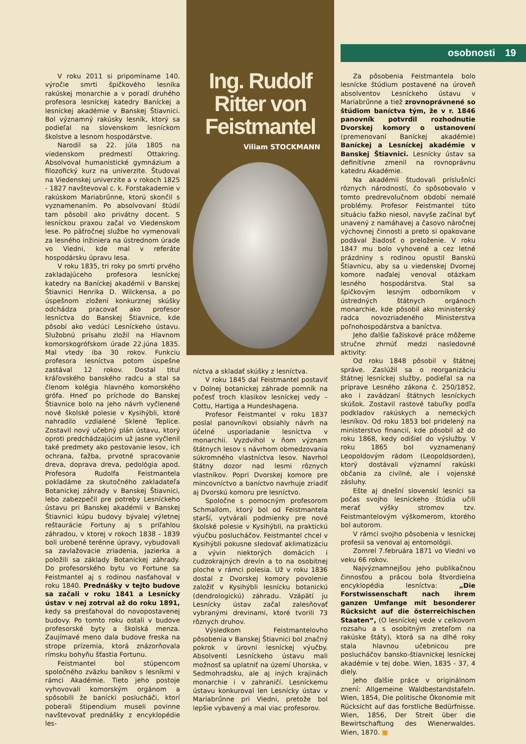osobnosti 19
V roku 2011 si pripomíname 140. výročie smrti špičkového lesníka rakúskej monarchie a v poradí druhého profesora lesníckej katedry Baníckej a lesníckej akadémie v Banskej Štiavnici. Bol významný rakúsky lesník, ktorý sa podieľal na slovenskom lesníckom školstve a lesnom hospodárstve.
Narodil sa 22. júla 1805 na viedenskom predmestí Ottakring. Absolvoval humanistické gymnázium a filozofický kurz na univerzite. Študoval na Viedenskej univerzite a v rokoch 1825 - 1827 navštevoval c. k. Forstakademie v rakúskom Mariabrűnne, ktorú skončil s vyznamenaním. Po absolvovaní štúdií tam pôsobil ako privátny docent. S lesníckou praxou začal vo Viedenskom lese. Po päťročnej službe ho vymenovali za lesného inžiniera na ústrednom úrade vo Viedni, kde mal v referáte hospodársku úpravu lesa.
V roku 1835, tri roky po smrti prvého zakladajúceho profesora lesníckej katedry na Baníckej akadémii v Banskej Štiavnici Henrika D. Wilckensa, a po úspešnom zložení konkurznej skúšky odchádza pracovať ako profesor lesníctva do Banskej Štiavnice, kde pôsobí ako vedúci Lesníckeho ústavu. Služobnú prísahu zložil na Hlavnom komorskogrófskom úrade 22.júna 1835. Mal vtedy iba 30 rokov. Funkciu profesora lesníctva potom úspešne zastával 12 rokov. Dostal titul kráľovského banského radcu a stal sa členom kolégia hlavného komorského grófa. Hneď po príchode do Banskej Štiavnice bolo na jeho návrh vyčlenené nové školské polesie v Kysihýbli, ktoré nahradilo vzdialené Sklené Teplice. Zostavil nový učebný plán ústavu, ktorý oproti predchádzajúcim už jasne vyčlenil také predmety ako pestovanie lesov, ich ochrana, ťažba, prvotné spracovanie dreva, doprava dreva, pedológia apod. Profesora Rudolfa Feistmantela pokladáme za skutočného zakladateľa Botanickej záhrady v Banskej Štiavnici, lebo zabezpečil pre potreby Lesníckeho ústavu pri Banskej akadémii v Banskej Štiavnici kúpu budovy bývalej výletnej reštaurácie Fortuny aj s priľahlou záhradou, v ktorej v rokoch 1838 - 1839 boli urobené terénne úpravy, vybudovali sa zavlažovacie zriadenia, jazierka a položili sa základy Botanickej záhrady. Do profesorského bytu vo Fortune sa Feistmantel aj s rodinou nasťahoval v roku 1840. Prednášky v tejto budove sa začali v roku 1841 a Lesnícky ústav v nej zotrval až do roku 1891, kedy sa presťahoval do novopostavenej budovy. Po tomto roku ostali v budove profesorské byty a školská menza. Zaujímavé meno dala budove freska na strope prízemia, ktorá znázorňovala rímsku bohyňu šťastia Fortunu.
Feistmantel bol stúpencom spoločného zväzku baníkov s lesníkmi v rámci Akadémie. Tieto jeho postoje vyhovovali komorským orgánom a spôsobili že banícki poslucháči, ktorí poberali štipendium museli povinne navštevovať prednášky z encyklopédie les-
Ing. Rudolf
Ritter von
Feistmantel
Viliam STOCKMANN
níctva a skladať skúšky z lesníctva.
V roku 1845 dal Feistmantel postaviť v Dolnej botanickej záhrade pomník na počesť troch klasikov lesníckej vedy – Cottu, Hartiga a Hundeshagena.
Profesor Feistmantel v roku 1837 poslal panovníkovi obsiahly návrh na účelné usporiadanie lesníctva v monarchii. Vyzdvihol v ňom význam štátnych lesov s návrhom obmedzovania súkromného vlastníctva lesov. Navrhol štátny dozor nad lesmi rôznych vlastníkov. Popri Dvorskej komore pre mincovníctvo a baníctvo navrhuje zriadiť aj Dvorskú komoru pre lesníctvo.
Spoločne s pomocným profesorom Schmallom, ktorý bol od Feistmantela starší, vytvárali podmienky pre nové školské polesie v Kysihýbli, na praktickú výučbu poslucháčov. Feistmantel chcel v Kysihýbli pokusne sledovať aklimatizáciu a vývin niektorých domácich i cudzokrajných drevín a to na osobitnej ploche v rámci polesia. Už v roku 1836 dostal z Dvorskej komory povolenie založiť v Kysihýbli lesnícku botanickú (dendrologickú) záhradu. Vzápätí ju Lesnícky ústav začal zalesňovať vybranými drevinami, ktoré tvorili 73 rôznych druhov.
Výsledkom Feistmantelovho pôsobenia v Banskej Štiavnici bol značný pokrok v úrovni lesníckej výučby. Absolventi Lesníckeho ústavu mali možnosť sa uplatniť na území Uhorska, v Sedmohradsku, ale aj iných krajinách monarchie i v zahraničí. Lesníckemu ústavu konkuroval len Lesnícky ústav v Mariabrűnne pri Viedni, pretože bol lepšie vybavený a mal viac profesorov.
Za pôsobenia Feistmantela bolo lesnícke štúdium postavené na úroveň absolventov Lesníckeho ústavu v Mariabrűnne a tiež zrovnoprávnené so štúdiom baníctva tým, že v r. 1846 panovník potvrdil rozhodnutie Dvorskej komory o ustanovení (premenovaní Baníckej akadémie) Baníckej a Lesníckej akadémie v Banskej Štiavnici. Lesnícky ústav sa definitívne zmenil na rovnoprávnu katedru Akadémie.
Na akadémii študovali príslušníci rôznych národností, čo spôsobovalo v tomto predrevolučnom období nemalé problémy. Profesor Feistmantel túto situáciu ťažko niesol, navyše začínal byť unavený z namáhavej a časovo náročnej výchovnej činnosti a preto si opakovane podával žiadosť o preloženie. V roku 1847 mu bolo vyhovené a cez letné prázdniny s rodinou opustil Banskú Štiavnicu, aby sa u viedenskej Dvornej komore naďalej venoval otázkam lesného hospodárstva. Stal sa špičkovým lesným odborníkom v ústredných štátnych orgánoch monarchie, kde pôsobil ako ministerský radca novozriadeného Ministerstva poľnohospodárstva a baníctva.
Jeho ďalšie ťažiskové práce môžeme stručne zhrnúť medzi nasledovné aktivity:
Od roku 1848 pôsobil v štátnej správe. Zaslúžil sa o reorganizáciu štátnej lesníckej služby, podieľal sa na príprave Lesného zákona č. 250/1852, ako i zavádzaní štátnych lesníckych skúšok. Zostavil rastové tabuľky podľa podkladov rakúskych a nemeckých lesníkov. Od roku 1853 bol pridelený na ministerstvo financií, kde pôsobil až do roku 1868, kedy odišiel do výslužby. V roku 1865 bol vyznamenaný Leopoldovým rádom (Leopoldsorden), ktorý dostávali významní rakúski občania za civilné, ale i vojenské zásluhy.
Ešte aj dnešní slovenskí lesníci sa počas svojho lesníckeho štúdia učili merať výšky stromov tzv. Feistmantelovým výškomerom, ktorého bol autorom.
V rámci svojho pôsobenia v lesníckej profesii sa venoval aj entomológii.
Zomrel 7.februára 1871 vo Viedni vo veku 66 rokov.
Najvýznamnejšou jeho publikačnou činnosťou a prácou bola štvordielna encyklopédia lesníctva: „Die Forstwissenschaft nach ihrem ganzen Umfange mit besonderer Rücksicht auf die österreichischen Staaten“, (O lesníckej vede v celkovom rozsahu a s osobitným zreteľom na rakúske štáty), ktorá sa na dlhé roky stala hlavnou učebnicou pre poslucháčov bansko-štiavnickej lesníckej akadémie v tej dobe. Wien, 1835 - 37, 4 diely.
Jeho ďalšie práce v originálnom znení: Allgemeine Waldbestandstafeln. Wien, 1854, Die politische Ökonomie mit Rücksicht auf das forstliche Bedürfnisse. Wien, 1856, Der Streit über die Bewirtschaftung des Wienerwaldes. Wien, 1870. ■